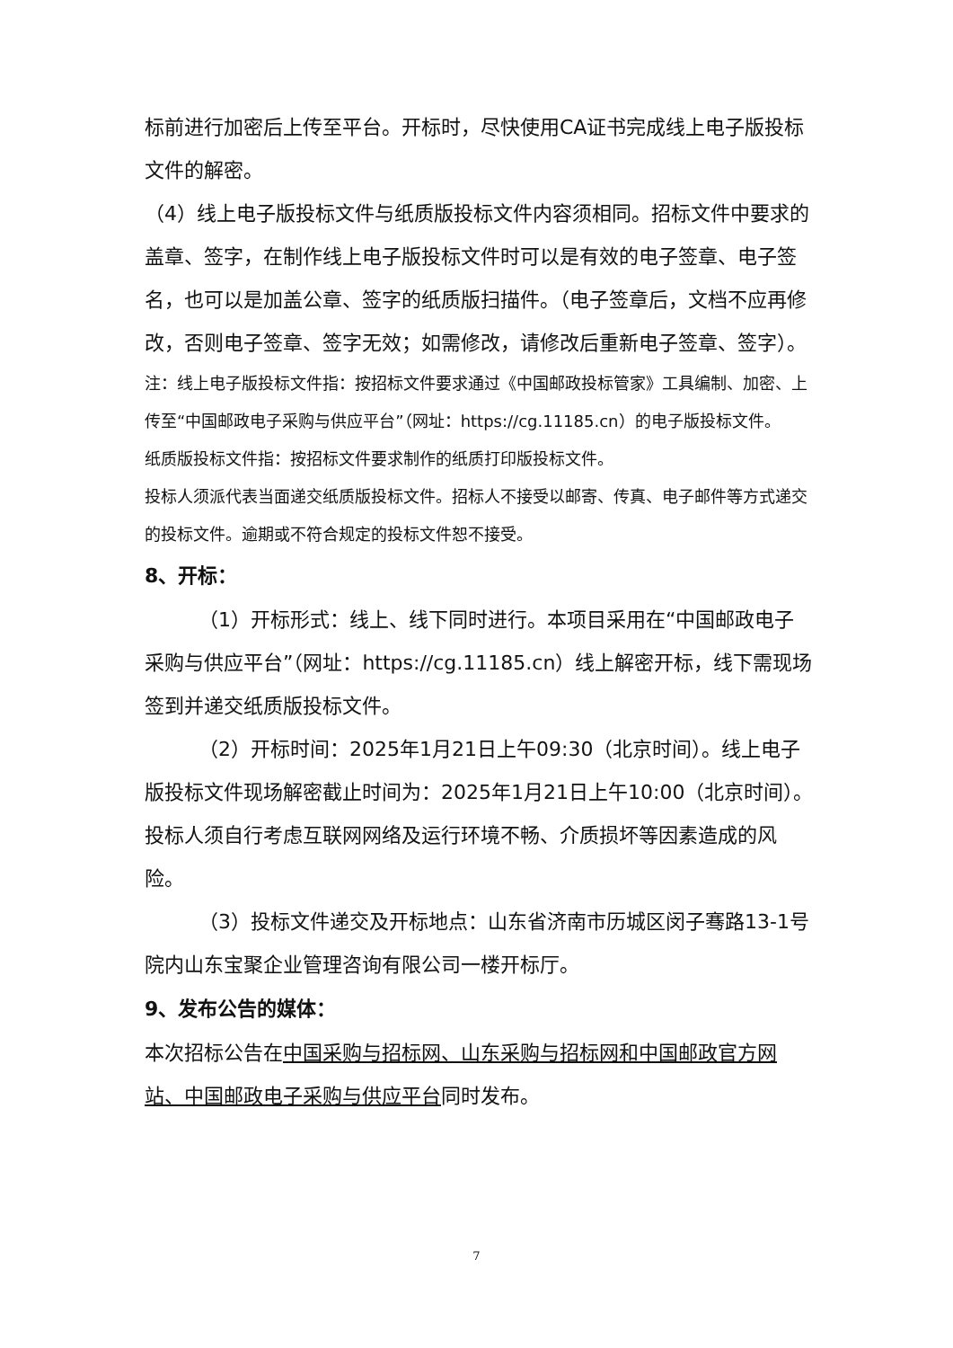标前进行加密后上传至平台。开标时，尽快使用CA证书完成线上电子版投标文件的解密。
（4）线上电子版投标文件与纸质版投标文件内容须相同。招标文件中要求的盖章、签字，在制作线上电子版投标文件时可以是有效的电子签章、电子签名，也可以是加盖公章、签字的纸质版扫描件。（电子签章后，文档不应再修改，否则电子签章、签字无效；如需修改，请修改后重新电子签章、签字）。
注：线上电子版投标文件指：按招标文件要求通过《中国邮政投标管家》工具编制、加密、上传至“中国邮政电子采购与供应平台”（网址：https://cg.11185.cn）的电子版投标文件。
纸质版投标文件指：按招标文件要求制作的纸质打印版投标文件。
投标人须派代表当面递交纸质版投标文件。招标人不接受以邮寄、传真、电子邮件等方式递交的投标文件。逾期或不符合规定的投标文件恕不接受。
8、开标：
（1）开标形式：线上、线下同时进行。本项目采用在“中国邮政电子采购与供应平台”（网址：https://cg.11185.cn）线上解密开标，线下需现场签到并递交纸质版投标文件。
（2）开标时间：2025年1月21日上午09:30（北京时间）。线上电子版投标文件现场解密截止时间为：2025年1月21日上午10:00（北京时间）。投标人须自行考虑互联网网络及运行环境不畅、介质损坏等因素造成的风险。
（3）投标文件递交及开标地点：山东省济南市历城区闵子骞路13-1号院内山东宝聚企业管理咨询有限公司一楼开标厅。
9、发布公告的媒体：
本次招标公告在中国采购与招标网、山东采购与招标网和中国邮政官方网站、中国邮政电子采购与供应平台同时发布。
7